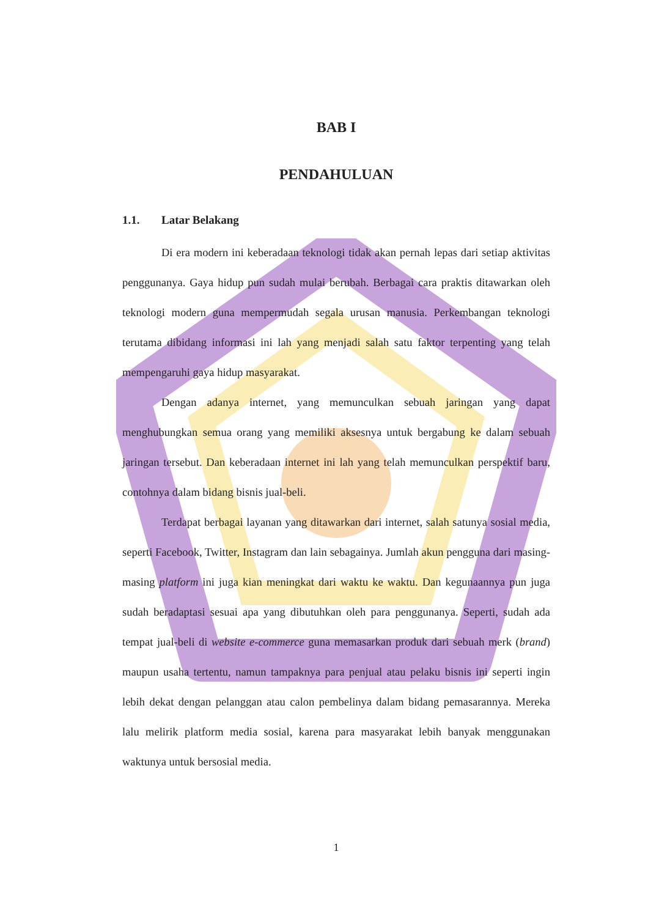BAB I
PENDAHULUAN
1.1. Latar Belakang
Di era modern ini keberadaan teknologi tidak akan pernah lepas dari setiap aktivitas penggunanya. Gaya hidup pun sudah mulai berubah. Berbagai cara praktis ditawarkan oleh teknologi modern guna mempermudah segala urusan manusia. Perkembangan teknologi terutama dibidang informasi ini lah yang menjadi salah satu faktor terpenting yang telah mempengaruhi gaya hidup masyarakat.
Dengan adanya internet, yang memunculkan sebuah jaringan yang dapat menghubungkan semua orang yang memiliki aksesnya untuk bergabung ke dalam sebuah jaringan tersebut. Dan keberadaan internet ini lah yang telah memunculkan perspektif baru, contohnya dalam bidang bisnis jual-beli.
Terdapat berbagai layanan yang ditawarkan dari internet, salah satunya sosial media, seperti Facebook, Twitter, Instagram dan lain sebagainya. Jumlah akun pengguna dari masing-masing platform ini juga kian meningkat dari waktu ke waktu. Dan kegunaannya pun juga sudah beradaptasi sesuai apa yang dibutuhkan oleh para penggunanya. Seperti, sudah ada tempat jual-beli di website e-commerce guna memasarkan produk dari sebuah merk (brand) maupun usaha tertentu, namun tampaknya para penjual atau pelaku bisnis ini seperti ingin lebih dekat dengan pelanggan atau calon pembelinya dalam bidang pemasarannya. Mereka lalu melirik platform media sosial, karena para masyarakat lebih banyak menggunakan waktunya untuk bersosial media.
1